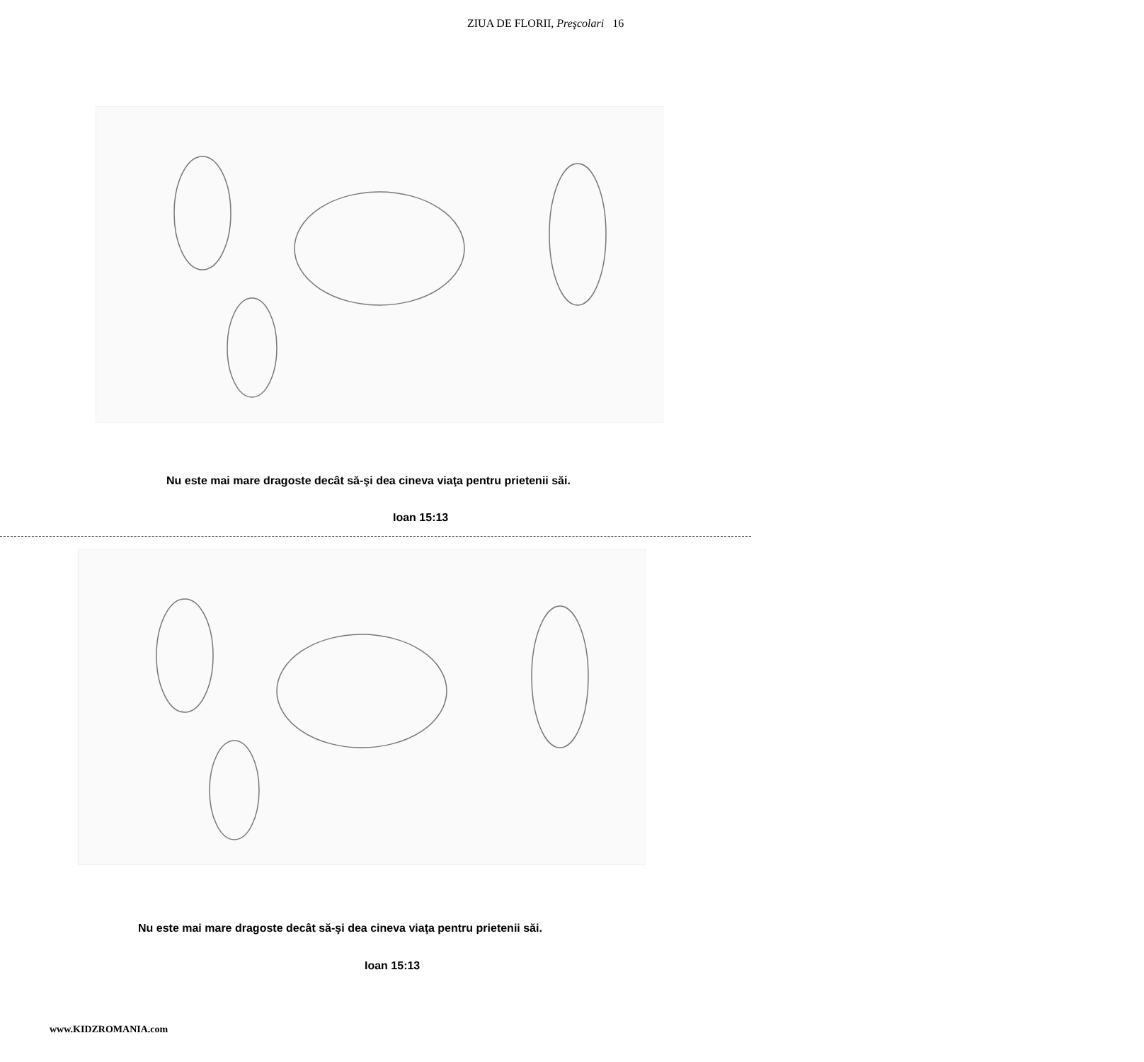ZIUA DE FLORII, Preşcolari 16
Nu este mai mare dragoste decât să-şi dea cineva viaţa pentru prietenii săi.
Ioan 15:13
Nu este mai mare dragoste decât să-şi dea cineva viaţa pentru prietenii săi.
Ioan 15:13
www.KIDZROMANIA.com